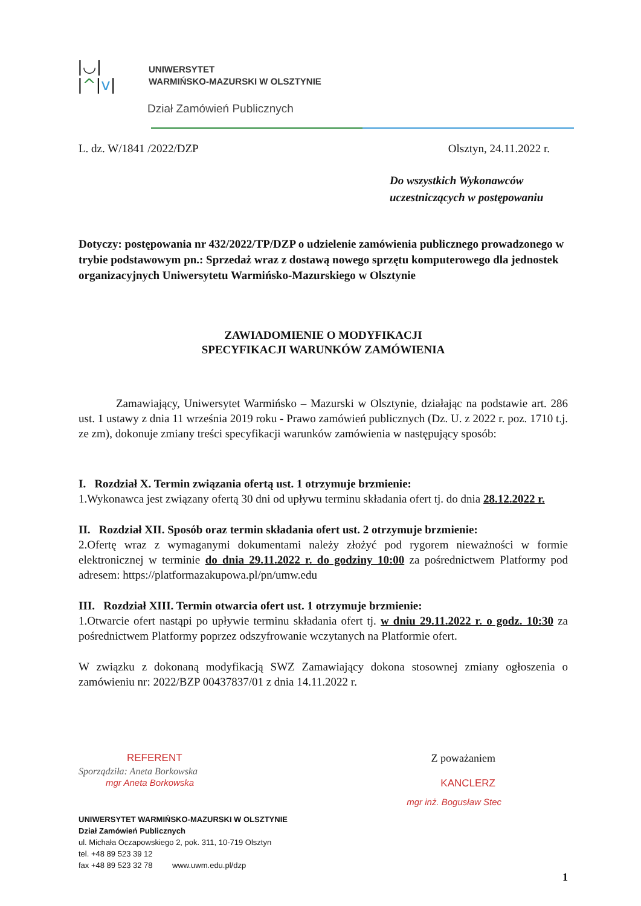|◡|
|^|v|
UNIWERSYTET
WARMIŃSKO-MAZURSKI W OLSZTYNIE
Dział Zamówień Publicznych
L. dz. W/1841 /2022/DZP Olsztyn, 24.11.2022 r.
Do wszystkich Wykonawców
uczestniczących w postępowaniu
Dotyczy: postępowania nr 432/2022/TP/DZP o udzielenie zamówienia publicznego prowadzonego w trybie podstawowym pn.: Sprzedaż wraz z dostawą nowego sprzętu komputerowego dla jednostek organizacyjnych Uniwersytetu Warmińsko-Mazurskiego w Olsztynie
ZAWIADOMIENIE O MODYFIKACJI
SPECYFIKACJI WARUNKÓW ZAMÓWIENIA
Zamawiający, Uniwersytet Warmińsko – Mazurski w Olsztynie, działając na podstawie art. 286 ust. 1 ustawy z dnia 11 września 2019 roku - Prawo zamówień publicznych (Dz. U. z 2022 r. poz. 1710 t.j. ze zm), dokonuje zmiany treści specyfikacji warunków zamówienia w następujący sposób:
I. Rozdział X. Termin związania ofertą ust. 1 otrzymuje brzmienie:
1.Wykonawca jest związany ofertą 30 dni od upływu terminu składania ofert tj. do dnia 28.12.2022 r.
II. Rozdział XII. Sposób oraz termin składania ofert ust. 2 otrzymuje brzmienie:
2.Ofertę wraz z wymaganymi dokumentami należy złożyć pod rygorem nieważności w formie elektronicznej w terminie do dnia 29.11.2022 r. do godziny 10:00 za pośrednictwem Platformy pod adresem: https://platformazakupowa.pl/pn/umw.edu
III. Rozdział XIII. Termin otwarcia ofert ust. 1 otrzymuje brzmienie:
1.Otwarcie ofert nastąpi po upływie terminu składania ofert tj. w dniu 29.11.2022 r. o godz. 10:30 za pośrednictwem Platformy poprzez odszyfrowanie wczytanych na Platformie ofert.
W związku z dokonaną modyfikacją SWZ Zamawiający dokona stosownej zmiany ogłoszenia o zamówieniu nr: 2022/BZP 00437837/01 z dnia 14.11.2022 r.
REFERENT Z poważaniem
Sporządziła: Aneta Borkowska
mgr Aneta Borkowska KANCLERZ
UNIWERSYTET WARMIŃSKO-MAZURSKI W OLSZTYNIE
Dział Zamówień Publicznych
ul. Michała Oczapowskiego 2, pok. 311, 10-719 Olsztyn
tel. +48 89 523 39 12
fax +48 89 523 32 78 www.uwm.edu.pl/dzp
mgr inż. Bogusław Stec
1